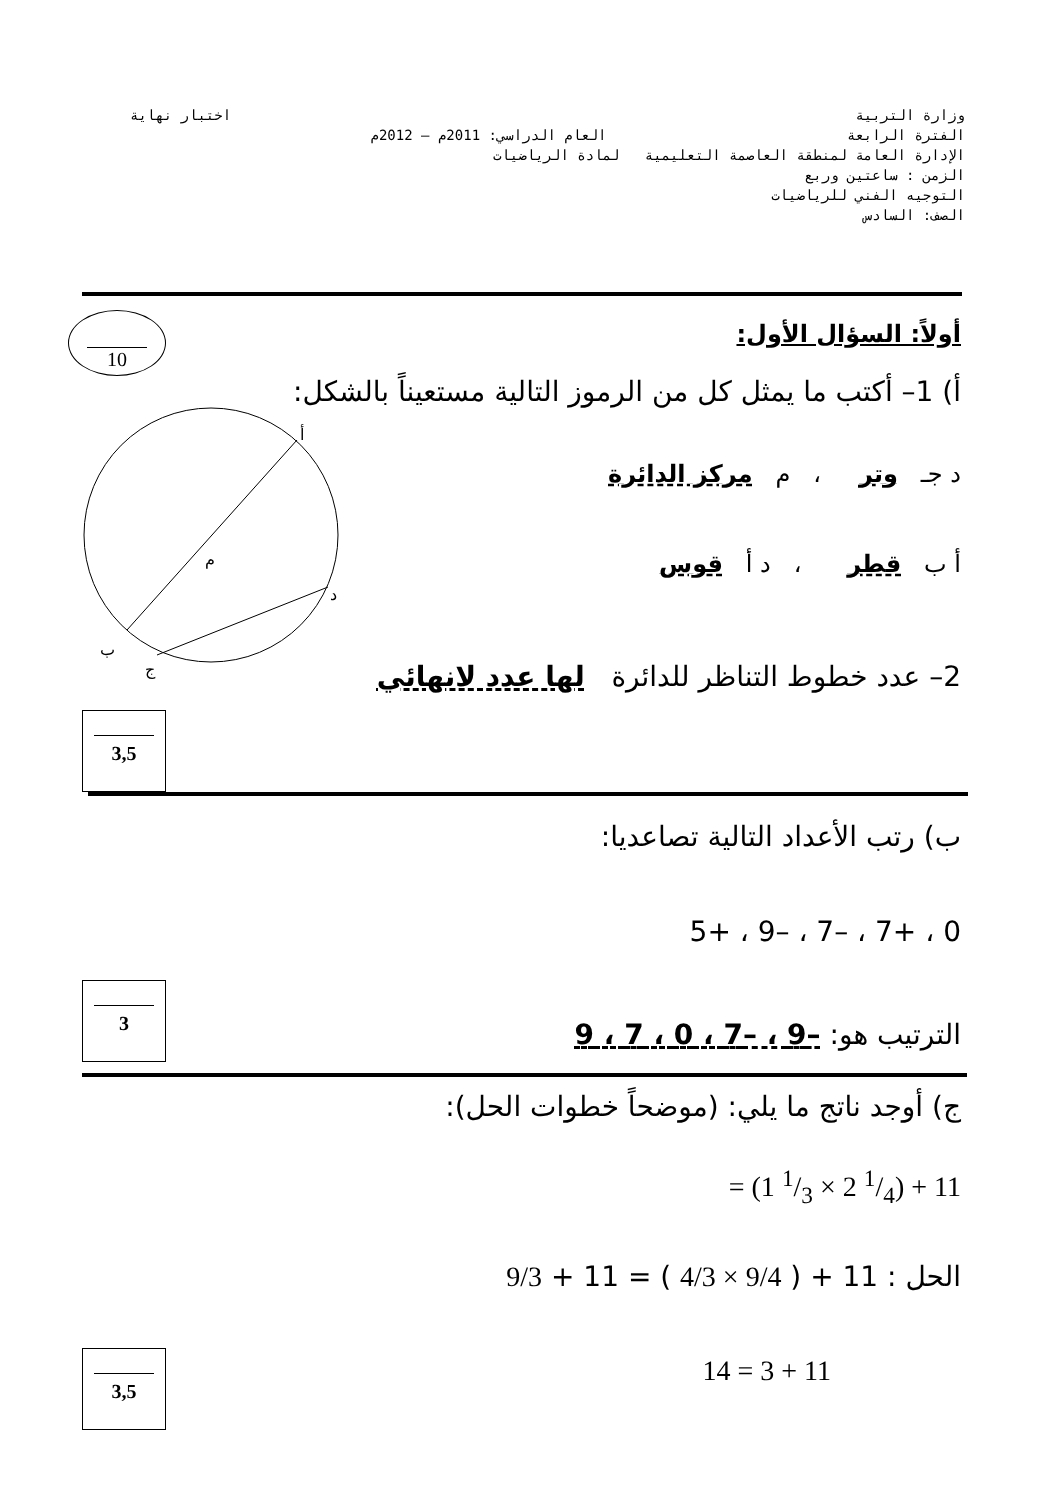وزارة التربية اختبار نهاية
الفترة الرابعة العام الدراسي: 2011م – 2012م
الإدارة العامة لمنطقة العاصمة التعليمية لمادة الرياضيات
الزمن : ساعتين وربع
التوجيه الفني للرياضيات
الصف: السادس
10 أولاً: السؤال الأول:
أ) 1– أكتب ما يمثل كل من الرموز التالية مستعيناً بالشكل:
أ
م
د
ب
ج
د جـ وتر ، م مركز الدائرة
أ ب قطر ، د أ قوس
2– عدد خطوط التناظر للدائرة لها عدد لانهائي
3,5
ب) رتب الأعداد التالية تصاعديا:
0 ، +7 ، –7 ، –9 ، +5
الترتيب هو: –9 ، –7 ، 0 ، 7 ، 9
3
ج) أوجد ناتج ما يلي: (موضحاً خطوات الحل):
= (1 1/3 × 2 1/4) + 11
الحل : 11 + ( 9/4 × 4/3 ) = 11 + 9/3
14 = 3 + 11 3,5